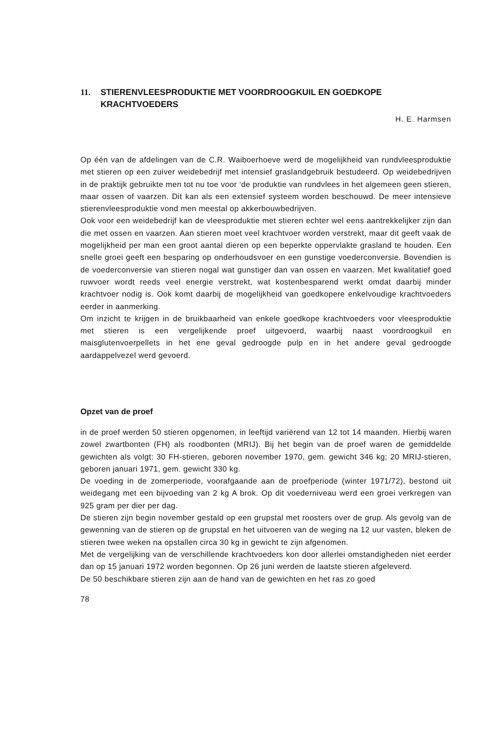11. STIERENVLEESPRODUKTIE MET VOORDROOGKUIL EN GOEDKOPE KRACHTVOEDERS
H. E. Harmsen
Op één van de afdelingen van de C.R. Waiboerhoeve werd de mogelijkheid van rundvleesproduktie met stieren op een zuiver weidebedrijf met intensief graslandgebruik bestudeerd. Op weidebedrijven in de praktijk gebruikte men tot nu toe voor ‘de produktie van rundvlees in het algemeen geen stieren, maar ossen of vaarzen. Dit kan als een extensief systeem worden beschouwd. De meer intensieve stierenvleesproduktie vond men meestal op akkerbouwbedrijven.
Ook voor een weidebedrijf kan de vleesproduktie met stieren echter wel eens aantrekkelijker zijn dan die met ossen en vaarzen. Aan stieren moet veel krachtvoer worden verstrekt, maar dit geeft vaak de mogelijkheid per man een groot aantal dieren op een beperkte oppervlakte grasland te houden. Een snelle groei geeft een besparing op onderhoudsvoer en een gunstige voederconversie. Bovendien is de voederconversie van stieren nogal wat gunstiger dan van ossen en vaarzen. Met kwalitatief goed ruwvoer wordt reeds veel energie verstrekt, wat kostenbesparend werkt omdat daarbij minder krachtvoer nodig is. Ook komt daarbij de mogelijkheid van goedkopere enkelvoudige krachtvoeders eerder in aanmerking.
Om inzicht te krijgen in de bruikbaarheid van enkele goedkope krachtvoeders voor vleesproduktie met stieren is een vergelijkende proef uitgevoerd, waarbij naast voordroogkuil en maisglutenvoerpellets in het ene geval gedroogde pulp en in het andere geval gedroogde aardappelvezel werd gevoerd.
Opzet van de proef
in de proef werden 50 stieren opgenomen, in leeftijd variërend van 12 tot 14 maanden. Hierbij waren zowel zwartbonten (FH) als roodbonten (MRIJ). Bij het begin van de proef waren de gemiddelde gewichten als volgt: 30 FH-stieren, geboren november 1970, gem. gewicht 346 kg; 20 MRIJ-stieren, geboren januari 1971, gem. gewicht 330 kg.
De voeding in de zomerperiode, voorafgaande aan de proefperiode (winter 1971/72), bestond uit weidegang met een bijvoeding van 2 kg A brok. Op dit voederniveau werd een groei verkregen van 925 gram per dier per dag.
De stieren zijn begin november gestald op een grupstal met roosters over de grup. Als gevolg van de gewenning van de stieren op de grupstal en het uitvoeren van de weging na 12 uur vasten, bleken de stieren twee weken na opstallen circa 30 kg in gewicht te zijn afgenomen.
Met de vergelijking van de verschillende krachtvoeders kon door allerlei omstandigheden niet eerder dan op 15 januari 1972 worden begonnen. Op 26 juni werden de laatste stieren afgeleverd.
De 50 beschikbare stieren zijn aan de hand van de gewichten en het ras zo goed
78